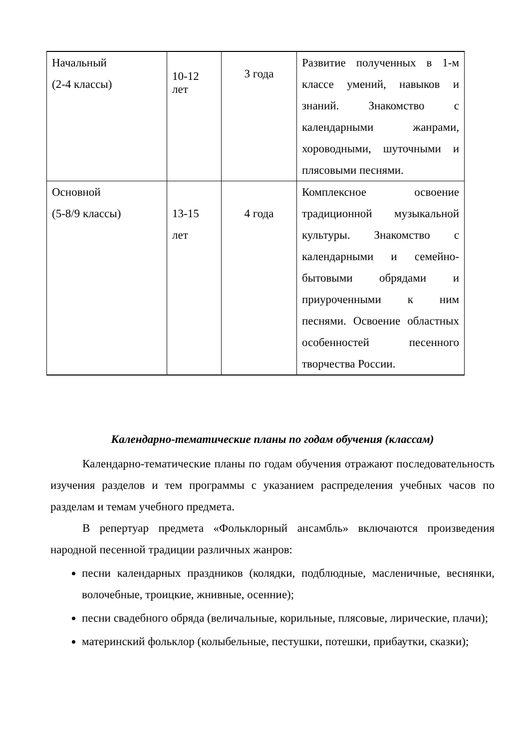| Начальный (2-4 классы) | 10-12 лет | 3 года | Развитие полученных в 1-м классе умений, навыков и знаний. Знакомство с календарными жанрами, хороводными, шуточными и плясовыми песнями. |
| Основной (5-8/9 классы) | 13-15 лет | 4 года | Комплексное освоение традиционной музыкальной культуры. Знакомство с календарными и семейно-бытовыми обрядами и приуроченными к ним песнями. Освоение областных особенностей песенного творчества России. |
Календарно-тематические планы по годам обучения (классам)
Календарно-тематические планы по годам обучения отражают последовательность изучения разделов и тем программы с указанием распределения учебных часов по разделам и темам учебного предмета.
В репертуар предмета «Фольклорный ансамбль» включаются произведения народной песенной традиции различных жанров:
песни календарных праздников (колядки, подблюдные, масленичные, веснянки, волочебные, троицкие, жнивные, осенние);
песни свадебного обряда (величальные, корильные, плясовые, лирические, плачи);
материнский фольклор (колыбельные, пестушки, потешки, прибаутки, сказки);